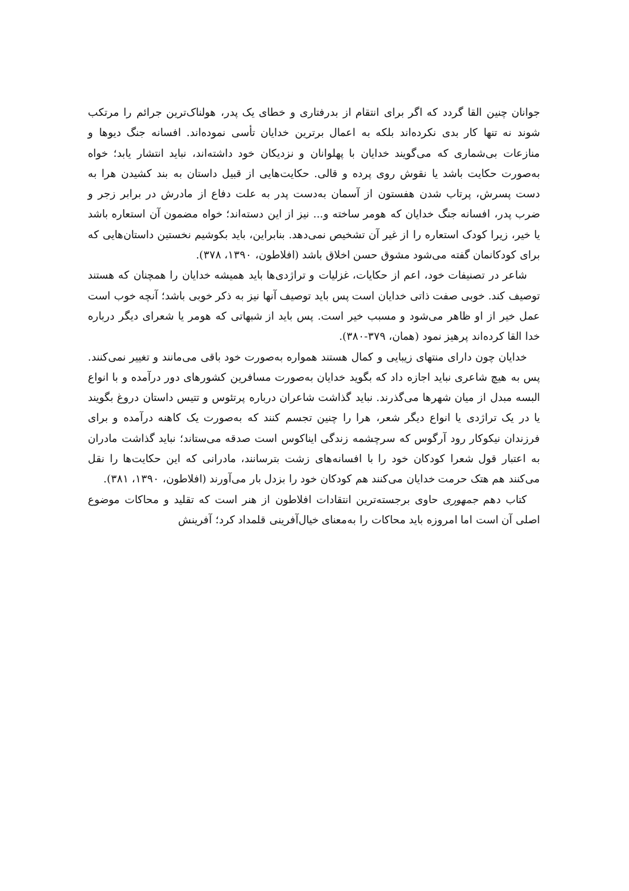جوانان چنین القا گردد که اگر برای انتقام از بدرفتاری و خطای یک پدر، هولناک‌ترین جرائم را مرتکب شوند نه تنها کار بدی نکرده‌اند بلکه به اعمال برترین خدایان تأسی نموده‌اند. افسانه جنگ دیوها و منازعات بی‌شماری که می‌گویند خدایان با پهلوانان و نزدیکان خود داشته‌اند، نباید انتشار یابد؛ خواه به‌صورت حکایت باشد یا نقوش روی پرده و قالی. حکایت‌هایی از قبیل داستان به بند کشیدن هرا به دست پسرش، پرتاب شدن هفستون از آسمان به‌دست پدر به علت دفاع از مادرش در برابر زجر و ضرب پدر، افسانه جنگ خدایان که هومر ساخته و... نیز از این دسته‌اند؛ خواه مضمون آن استعاره باشد یا خیر، زیرا کودک استعاره را از غیر آن تشخیص نمی‌دهد. بنابراین، باید بکوشیم نخستین داستان‌هایی که برای کودکانمان گفته می‌شود مشوق حسن اخلاق باشد (افلاطون، ۱۳۹۰، ۳۷۸).
شاعر در تصنیفات خود، اعم از حکایات، غزلیات و تراژدی‌ها باید همیشه خدایان را همچنان که هستند توصیف کند. خوبی صفت ذاتی خدایان است پس باید توصیف آنها نیز به ذکر خوبی باشد؛ آنچه خوب است عمل خیر از او ظاهر می‌شود و مسبب خیر است. پس باید از شبهاتی که هومر یا شعرای دیگر درباره خدا القا کرده‌اند پرهیز نمود (همان، ۳۷۹-۳۸۰).
خدایان چون دارای منتهای زیبایی و کمال هستند همواره به‌صورت خود باقی می‌مانند و تغییر نمی‌کنند. پس به هیچ شاعری نباید اجازه داد که بگوید خدایان به‌صورت مسافرین کشورهای دور درآمده و با انواع البسه مبدل از میان شهرها می‌گذرند. نباید گذاشت شاعران درباره پرتئوس و تتیس داستان دروغ بگویند یا در یک تراژدی یا انواع دیگر شعر، هرا را چنین تجسم کنند که به‌صورت یک کاهنه درآمده و برای فرزندان نیکوکار رود آرگوس که سرچشمه زندگی ایناکوس است صدقه می‌ستاند؛ نباید گذاشت مادران به اعتبار قول شعرا کودکان خود را با افسانه‌های زشت بترسانند، مادرانی که این حکایت‌ها را نقل می‌کنند هم هتک حرمت خدایان می‌کنند هم کودکان خود را بزدل بار می‌آورند (افلاطون، ۱۳۹۰، ۳۸۱).
کتاب دهم جمهوری حاوی برجسته‌ترین انتقادات افلاطون از هنر است که تقلید و محاکات موضوع اصلی آن است اما امروزه باید محاکات را به‌معنای خیال‌آفرینی قلمداد کرد؛ آفرینش